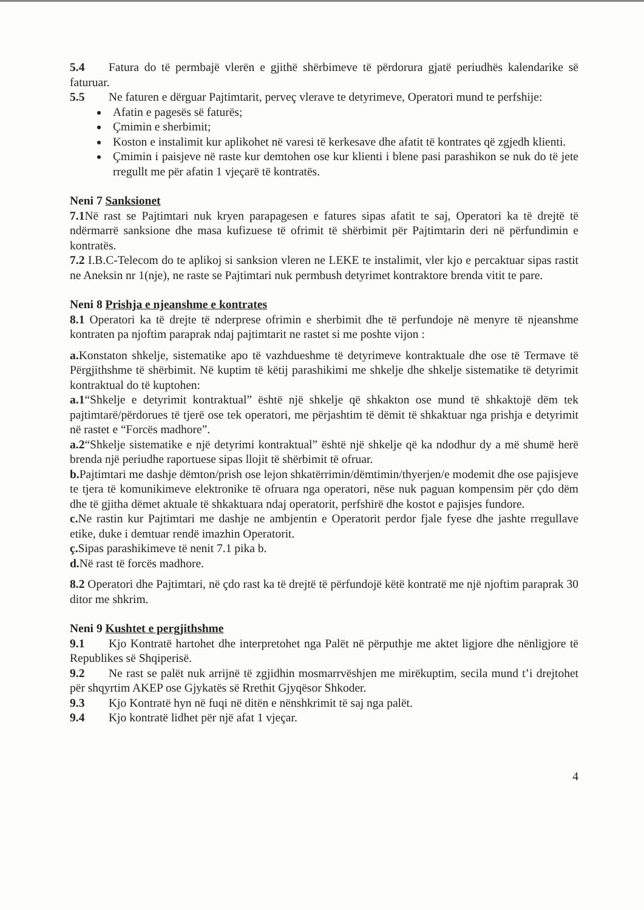5.4 Fatura do të permbajë vlerën e gjithë shërbimeve të përdorura gjatë periudhës kalendarike së faturuar.
5.5 Ne faturen e dërguar Pajtimtarit, perveç vlerave te detyrimeve, Operatori mund te perfshije:
Afatin e pagesës së faturës;
Çmimin e sherbimit;
Koston e instalimit kur aplikohet në varesi të kerkesave dhe afatit të kontrates që zgjedh klienti.
Çmimin i paisjeve në raste kur demtohen ose kur klienti i blene pasi parashikon se nuk do të jete rregullt me për afatin 1 vjeçarë të kontratës.
Neni 7 Sanksionet
7.1 Në rast se Pajtimtari nuk kryen parapagesen e fatures sipas afatit te saj, Operatori ka të drejtë të ndërmarrë sanksione dhe masa kufizuese të ofrimit të shërbimit për Pajtimtarin deri në përfundimin e kontratës.
7.2 I.B.C-Telecom do te aplikoj si sanksion vleren ne LEKE te instalimit, vler kjo e percaktuar sipas rastit ne Aneksin nr 1(nje), ne raste se Pajtimtari nuk permbush detyrimet kontraktore brenda vitit te pare.
Neni 8 Prishja e njeanshme e kontrates
8.1 Operatori ka të drejte të nderprese ofrimin e sherbimit dhe të perfundoje në menyre të njeanshme kontraten pa njoftim paraprak ndaj pajtimtarit ne rastet si me poshte vijon :
a. Konstaton shkelje, sistematike apo të vazhdueshme të detyrimeve kontraktuale dhe ose të Termave të Përgjithshme të shërbimit. Në kuptim të këtij parashikimi me shkelje dhe shkelje sistematike të detyrimit kontraktual do të kuptohen:
a.1“Shkelje e detyrimit kontraktual” është një shkelje që shkakton ose mund të shkaktojë dëm tek pajtimtarë/përdorues të tjerë ose tek operatori, me përjashtim të dëmit të shkaktuar nga prishja e detyrimit në rastet e “Forcës madhore”.
a.2“Shkelje sistematike e një detyrimi kontraktual” është një shkelje që ka ndodhur dy a më shumë herë brenda një periudhe raportuese sipas llojit të shërbimit të ofruar.
b. Pajtimtari me dashje dëmton/prish ose lejon shkatërrimin/dëmtimin/thyerjen/e modemit dhe ose pajisjeve te tjera të komunikimeve elektronike të ofruara nga operatori, nëse nuk paguan kompensim për çdo dëm dhe të gjitha dëmet aktuale të shkaktuara ndaj operatorit, perfshirë dhe kostot e pajisjes fundore.
c. Ne rastin kur Pajtimtari me dashje ne ambjentin e Operatorit perdor fjale fyese dhe jashte rregullave etike, duke i demtuar rendë imazhin Operatorit.
ç. Sipas parashikimeve të nenit 7.1 pika b.
d. Në rast të forcës madhore.
8.2 Operatori dhe Pajtimtari, në çdo rast ka të drejtë të përfundojë këtë kontratë me një njoftim paraprak 30 ditor me shkrim.
Neni 9 Kushtet e pergjithshme
9.1 Kjo Kontratë hartohet dhe interpretohet nga Palët në përputhje me aktet ligjore dhe nënligjore të Republikes së Shqiperisë.
9.2 Ne rast se palët nuk arrijnë të zgjidhin mosmarrvëshjen me mirëkuptim, secila mund t’i drejtohet për shqyrtim AKEP ose Gjykatës së Rrethit Gjyqësor Shkoder.
9.3 Kjo Kontratë hyn në fuqi në ditën e nënshkrimit të saj nga palët.
9.4 Kjo kontratë lidhet për një afat 1 vjeçar.
4